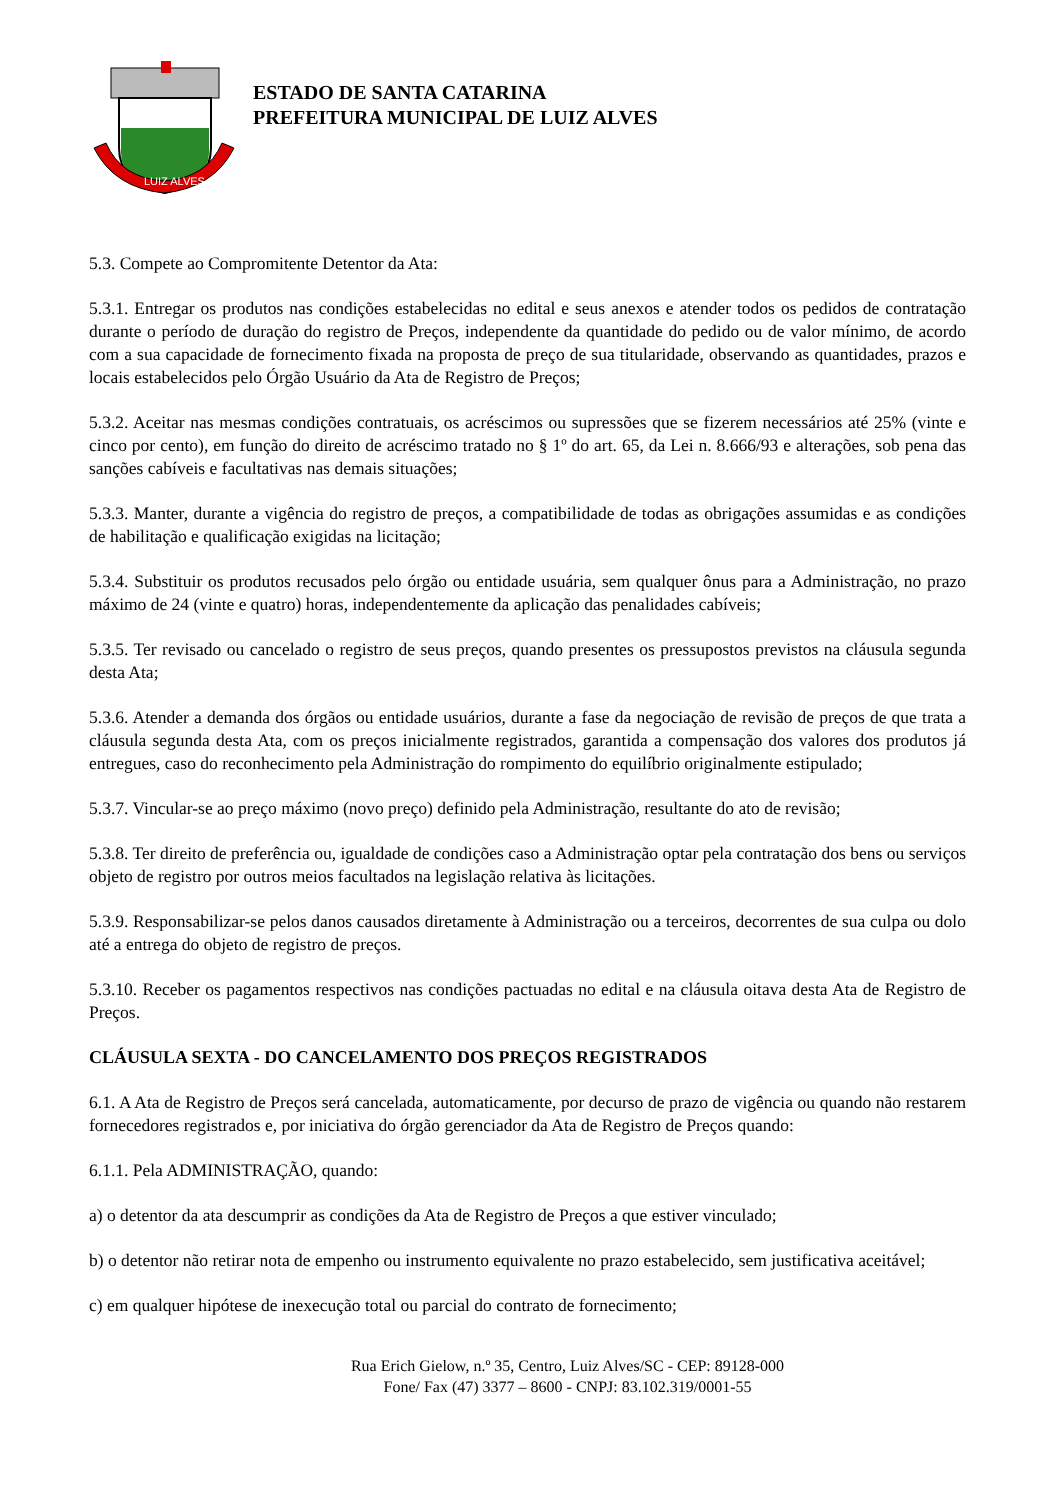LUIZ ALVES
ESTADO DE SANTA CATARINA
PREFEITURA MUNICIPAL DE LUIZ ALVES
5.3. Compete ao Compromitente Detentor da Ata:
5.3.1. Entregar os produtos nas condições estabelecidas no edital e seus anexos e atender todos os pedidos de contratação durante o período de duração do registro de Preços, independente da quantidade do pedido ou de valor mínimo, de acordo com a sua capacidade de fornecimento fixada na proposta de preço de sua titularidade, observando as quantidades, prazos e locais estabelecidos pelo Órgão Usuário da Ata de Registro de Preços;
5.3.2. Aceitar nas mesmas condições contratuais, os acréscimos ou supressões que se fizerem necessários até 25% (vinte e cinco por cento), em função do direito de acréscimo tratado no § 1º do art. 65, da Lei n. 8.666/93 e alterações, sob pena das sanções cabíveis e facultativas nas demais situações;
5.3.3. Manter, durante a vigência do registro de preços, a compatibilidade de todas as obrigações assumidas e as condições de habilitação e qualificação exigidas na licitação;
5.3.4. Substituir os produtos recusados pelo órgão ou entidade usuária, sem qualquer ônus para a Administração, no prazo máximo de 24 (vinte e quatro) horas, independentemente da aplicação das penalidades cabíveis;
5.3.5. Ter revisado ou cancelado o registro de seus preços, quando presentes os pressupostos previstos na cláusula segunda desta Ata;
5.3.6. Atender a demanda dos órgãos ou entidade usuários, durante a fase da negociação de revisão de preços de que trata a cláusula segunda desta Ata, com os preços inicialmente registrados, garantida a compensação dos valores dos produtos já entregues, caso do reconhecimento pela Administração do rompimento do equilíbrio originalmente estipulado;
5.3.7. Vincular-se ao preço máximo (novo preço) definido pela Administração, resultante do ato de revisão;
5.3.8. Ter direito de preferência ou, igualdade de condições caso a Administração optar pela contratação dos bens ou serviços objeto de registro por outros meios facultados na legislação relativa às licitações.
5.3.9. Responsabilizar-se pelos danos causados diretamente à Administração ou a terceiros, decorrentes de sua culpa ou dolo até a entrega do objeto de registro de preços.
5.3.10. Receber os pagamentos respectivos nas condições pactuadas no edital e na cláusula oitava desta Ata de Registro de Preços.
CLÁUSULA SEXTA - DO CANCELAMENTO DOS PREÇOS REGISTRADOS
6.1. A Ata de Registro de Preços será cancelada, automaticamente, por decurso de prazo de vigência ou quando não restarem fornecedores registrados e, por iniciativa do órgão gerenciador da Ata de Registro de Preços quando:
6.1.1. Pela ADMINISTRAÇÃO, quando:
a) o detentor da ata descumprir as condições da Ata de Registro de Preços a que estiver vinculado;
b) o detentor não retirar nota de empenho ou instrumento equivalente no prazo estabelecido, sem justificativa aceitável;
c) em qualquer hipótese de inexecução total ou parcial do contrato de fornecimento;
Rua Erich Gielow, n.º 35, Centro, Luiz Alves/SC - CEP: 89128-000
Fone/ Fax (47) 3377 – 8600 - CNPJ: 83.102.319/0001-55